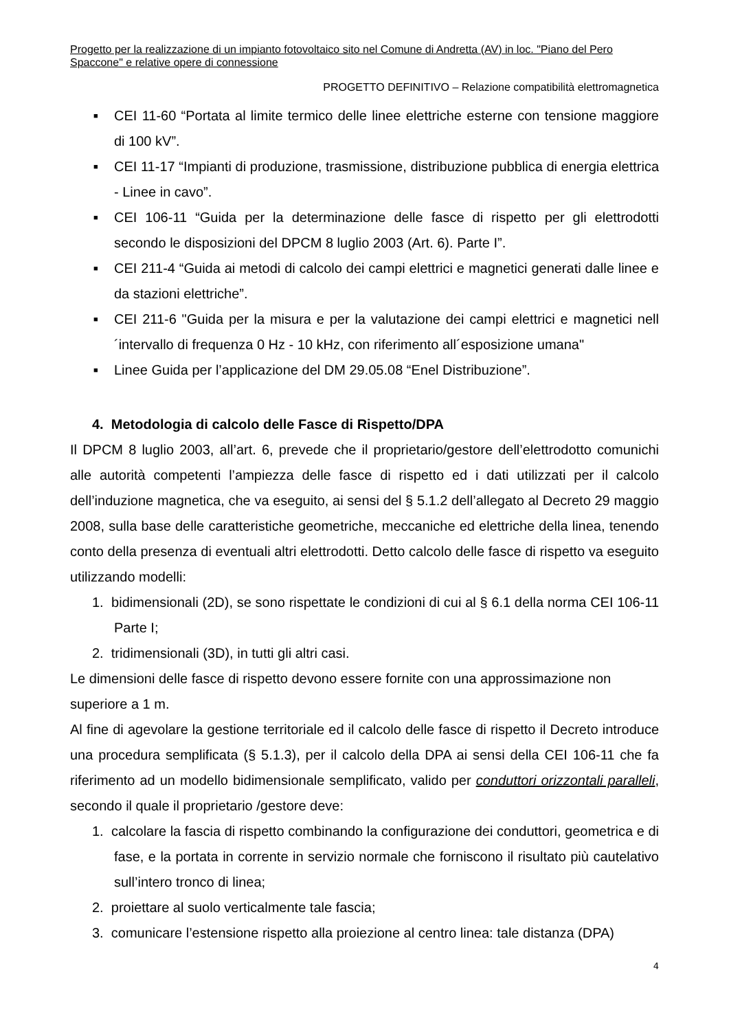Progetto per la realizzazione di un impianto fotovoltaico sito nel Comune di Andretta (AV) in loc. "Piano del Pero Spaccone" e relative opere di connessione
PROGETTO DEFINITIVO – Relazione compatibilità elettromagnetica
■ CEI 11-60 “Portata al limite termico delle linee elettriche esterne con tensione maggiore di 100 kV”.
■ CEI 11-17 “Impianti di produzione, trasmissione, distribuzione pubblica di energia elettrica - Linee in cavo”.
■ CEI 106-11 “Guida per la determinazione delle fasce di rispetto per gli elettrodotti secondo le disposizioni del DPCM 8 luglio 2003 (Art. 6). Parte I”.
■ CEI 211-4 “Guida ai metodi di calcolo dei campi elettrici e magnetici generati dalle linee e da stazioni elettriche”.
■ CEI 211-6 "Guida per la misura e per la valutazione dei campi elettrici e magnetici nell´intervallo di frequenza 0 Hz - 10 kHz, con riferimento all´esposizione umana"
■ Linee Guida per l’applicazione del DM 29.05.08 “Enel Distribuzione”.
4. Metodologia di calcolo delle Fasce di Rispetto/DPA
Il DPCM 8 luglio 2003, all’art. 6, prevede che il proprietario/gestore dell’elettrodotto comunichi alle autorità competenti l’ampiezza delle fasce di rispetto ed i dati utilizzati per il calcolo dell’induzione magnetica, che va eseguito, ai sensi del § 5.1.2 dell’allegato al Decreto 29 maggio 2008, sulla base delle caratteristiche geometriche, meccaniche ed elettriche della linea, tenendo conto della presenza di eventuali altri elettrodotti. Detto calcolo delle fasce di rispetto va eseguito utilizzando modelli:
1. bidimensionali (2D), se sono rispettate le condizioni di cui al § 6.1 della norma CEI 106-11 Parte I;
2. tridimensionali (3D), in tutti gli altri casi.
Le dimensioni delle fasce di rispetto devono essere fornite con una approssimazione non superiore a 1 m.
Al fine di agevolare la gestione territoriale ed il calcolo delle fasce di rispetto il Decreto introduce una procedura semplificata (§ 5.1.3), per il calcolo della DPA ai sensi della CEI 106-11 che fa riferimento ad un modello bidimensionale semplificato, valido per conduttori orizzontali paralleli, secondo il quale il proprietario /gestore deve:
1. calcolare la fascia di rispetto combinando la configurazione dei conduttori, geometrica e di fase, e la portata in corrente in servizio normale che forniscono il risultato più cautelativo sull’intero tronco di linea;
2. proiettare al suolo verticalmente tale fascia;
3. comunicare l’estensione rispetto alla proiezione al centro linea: tale distanza (DPA)
4